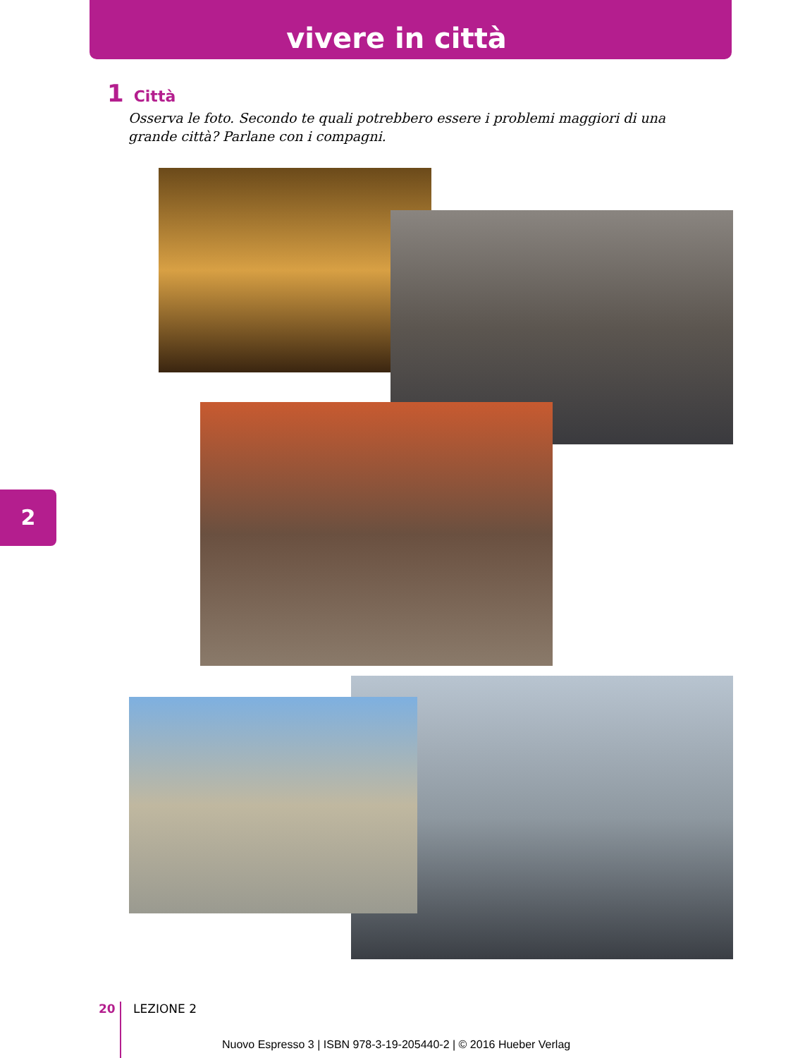vivere in città
1 Città
Osserva le foto. Secondo te quali potrebbero essere i problemi maggiori di una grande città? Parlane con i compagni.
2
20 LEZIONE 2
Nuovo Espresso 3 | ISBN 978-3-19-205440-2 | © 2016 Hueber Verlag